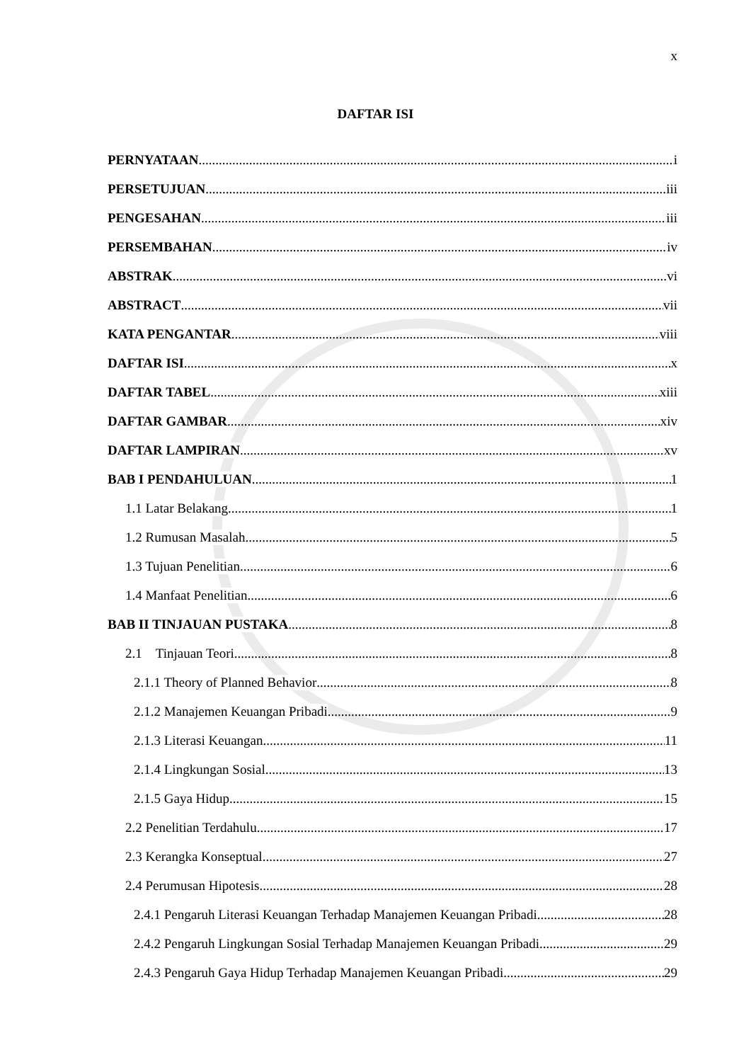x
DAFTAR ISI
PERNYATAAN i
PERSETUJUAN iii
PENGESAHAN iii
PERSEMBAHAN iv
ABSTRAK vi
ABSTRACT vii
KATA PENGANTAR viii
DAFTAR ISI x
DAFTAR TABEL xiii
DAFTAR GAMBAR xiv
DAFTAR LAMPIRAN xv
BAB I PENDAHULUAN 1
1.1 Latar Belakang 1
1.2 Rumusan Masalah 5
1.3 Tujuan Penelitian 6
1.4 Manfaat Penelitian 6
BAB II TINJAUAN PUSTAKA 8
2.1 Tinjauan Teori 8
2.1.1 Theory of Planned Behavior 8
2.1.2 Manajemen Keuangan Pribadi 9
2.1.3 Literasi Keuangan 11
2.1.4 Lingkungan Sosial 13
2.1.5 Gaya Hidup 15
2.2 Penelitian Terdahulu 17
2.3 Kerangka Konseptual 27
2.4 Perumusan Hipotesis 28
2.4.1 Pengaruh Literasi Keuangan Terhadap Manajemen Keuangan Pribadi 28
2.4.2 Pengaruh Lingkungan Sosial Terhadap Manajemen Keuangan Pribadi 29
2.4.3 Pengaruh Gaya Hidup Terhadap Manajemen Keuangan Pribadi 29